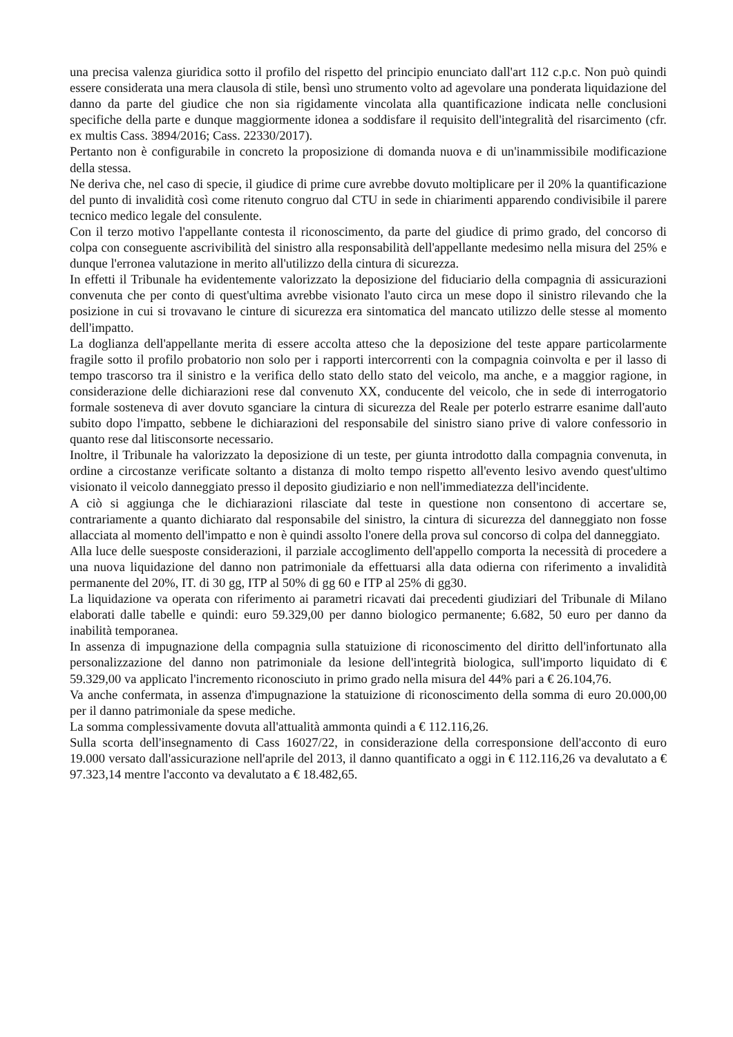una precisa valenza giuridica sotto il profilo del rispetto del principio enunciato dall'art 112 c.p.c. Non può quindi essere considerata una mera clausola di stile, bensì uno strumento volto ad agevolare una ponderata liquidazione del danno da parte del giudice che non sia rigidamente vincolata alla quantificazione indicata nelle conclusioni specifiche della parte e dunque maggiormente idonea a soddisfare il requisito dell'integralità del risarcimento (cfr. ex multis Cass. 3894/2016; Cass. 22330/2017).
Pertanto non è configurabile in concreto la proposizione di domanda nuova e di un'inammissibile modificazione della stessa.
Ne deriva che, nel caso di specie, il giudice di prime cure avrebbe dovuto moltiplicare per il 20% la quantificazione del punto di invalidità così come ritenuto congruo dal CTU in sede in chiarimenti apparendo condivisibile il parere tecnico medico legale del consulente.
Con il terzo motivo l'appellante contesta il riconoscimento, da parte del giudice di primo grado, del concorso di colpa con conseguente ascrivibilità del sinistro alla responsabilità dell'appellante medesimo nella misura del 25% e dunque l'erronea valutazione in merito all'utilizzo della cintura di sicurezza.
In effetti il Tribunale ha evidentemente valorizzato la deposizione del fiduciario della compagnia di assicurazioni convenuta che per conto di quest'ultima avrebbe visionato l'auto circa un mese dopo il sinistro rilevando che la posizione in cui si trovavano le cinture di sicurezza era sintomatica del mancato utilizzo delle stesse al momento dell'impatto.
La doglianza dell'appellante merita di essere accolta atteso che la deposizione del teste appare particolarmente fragile sotto il profilo probatorio non solo per i rapporti intercorrenti con la compagnia coinvolta e per il lasso di tempo trascorso tra il sinistro e la verifica dello stato dello stato del veicolo, ma anche, e a maggior ragione, in considerazione delle dichiarazioni rese dal convenuto XX, conducente del veicolo, che in sede di interrogatorio formale sosteneva di aver dovuto sganciare la cintura di sicurezza del Reale per poterlo estrarre esanime dall'auto subito dopo l'impatto, sebbene le dichiarazioni del responsabile del sinistro siano prive di valore confessorio in quanto rese dal litisconsorte necessario.
Inoltre, il Tribunale ha valorizzato la deposizione di un teste, per giunta introdotto dalla compagnia convenuta, in ordine a circostanze verificate soltanto a distanza di molto tempo rispetto all'evento lesivo avendo quest'ultimo visionato il veicolo danneggiato presso il deposito giudiziario e non nell'immediatezza dell'incidente.
A ciò si aggiunga che le dichiarazioni rilasciate dal teste in questione non consentono di accertare se, contrariamente a quanto dichiarato dal responsabile del sinistro, la cintura di sicurezza del danneggiato non fosse allacciata al momento dell'impatto e non è quindi assolto l'onere della prova sul concorso di colpa del danneggiato.
Alla luce delle suesposte considerazioni, il parziale accoglimento dell'appello comporta la necessità di procedere a una nuova liquidazione del danno non patrimoniale da effettuarsi alla data odierna con riferimento a invalidità permanente del 20%, IT. di 30 gg, ITP al 50% di gg 60 e ITP al 25% di gg30.
La liquidazione va operata con riferimento ai parametri ricavati dai precedenti giudiziari del Tribunale di Milano elaborati dalle tabelle e quindi: euro 59.329,00 per danno biologico permanente; 6.682, 50 euro per danno da inabilità temporanea.
In assenza di impugnazione della compagnia sulla statuizione di riconoscimento del diritto dell'infortunato alla personalizzazione del danno non patrimoniale da lesione dell'integrità biologica, sull'importo liquidato di € 59.329,00 va applicato l'incremento riconosciuto in primo grado nella misura del 44% pari a € 26.104,76.
Va anche confermata, in assenza d'impugnazione la statuizione di riconoscimento della somma di euro 20.000,00 per il danno patrimoniale da spese mediche.
La somma complessivamente dovuta all'attualità ammonta quindi a € 112.116,26.
Sulla scorta dell'insegnamento di Cass 16027/22, in considerazione della corresponsione dell'acconto di euro 19.000 versato dall'assicurazione nell'aprile del 2013, il danno quantificato a oggi in € 112.116,26 va devalutato a € 97.323,14 mentre l'acconto va devalutato a € 18.482,65.